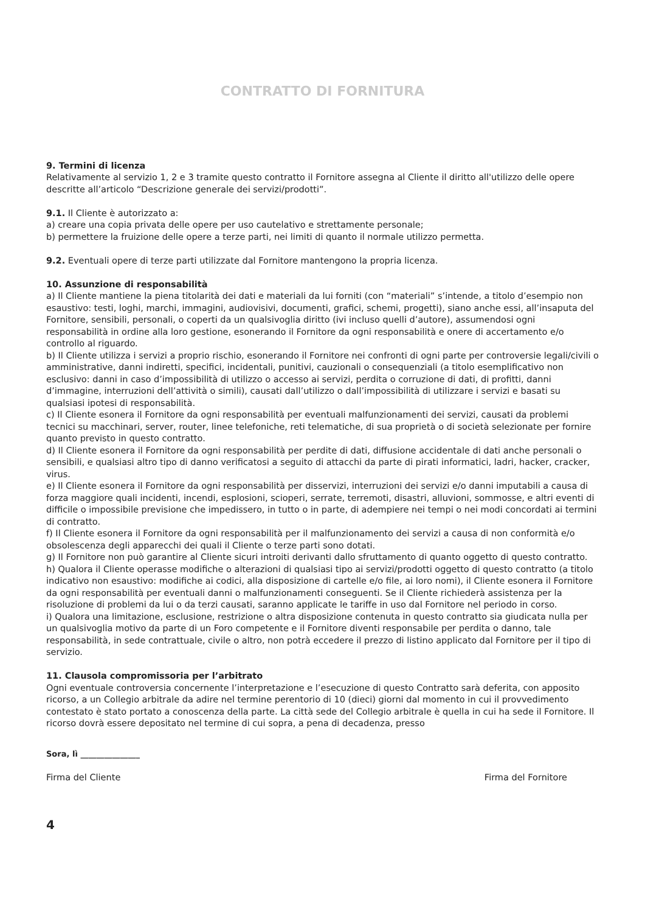CONTRATTO DI FORNITURA
9. Termini di licenza
Relativamente al servizio 1, 2 e 3 tramite questo contratto il Fornitore assegna al Cliente il diritto all'utilizzo delle opere descritte all’articolo “Descrizione generale dei servizi/prodotti”.
9.1. Il Cliente è autorizzato a:
a) creare una copia privata delle opere per uso cautelativo e strettamente personale;
b) permettere la fruizione delle opere a terze parti, nei limiti di quanto il normale utilizzo permetta.
9.2. Eventuali opere di terze parti utilizzate dal Fornitore mantengono la propria licenza.
10. Assunzione di responsabilità
a) Il Cliente mantiene la piena titolarità dei dati e materiali da lui forniti (con “materiali” s’intende, a titolo d’esempio non esaustivo: testi, loghi, marchi, immagini, audiovisivi, documenti, grafici, schemi, progetti), siano anche essi, all’insaputa del Fornitore, sensibili, personali, o coperti da un qualsivoglia diritto (ivi incluso quelli d’autore), assumendosi ogni responsabilità in ordine alla loro gestione, esonerando il Fornitore da ogni responsabilità e onere di accertamento e/o controllo al riguardo.
b) Il Cliente utilizza i servizi a proprio rischio, esonerando il Fornitore nei confronti di ogni parte per controversie legali/civili o amministrative, danni indiretti, specifici, incidentali, punitivi, cauzionali o consequenziali (a titolo esemplificativo non esclusivo: danni in caso d’impossibilità di utilizzo o accesso ai servizi, perdita o corruzione di dati, di profitti, danni d’immagine, interruzioni dell’attività o simili), causati dall’utilizzo o dall’impossibilità di utilizzare i servizi e basati su qualsiasi ipotesi di responsabilità.
c) Il Cliente esonera il Fornitore da ogni responsabilità per eventuali malfunzionamenti dei servizi, causati da problemi tecnici su macchinari, server, router, linee telefoniche, reti telematiche, di sua proprietà o di società selezionate per fornire quanto previsto in questo contratto.
d) Il Cliente esonera il Fornitore da ogni responsabilità per perdite di dati, diffusione accidentale di dati anche personali o sensibili, e qualsiasi altro tipo di danno verificatosi a seguito di attacchi da parte di pirati informatici, ladri, hacker, cracker, virus.
e) Il Cliente esonera il Fornitore da ogni responsabilità per disservizi, interruzioni dei servizi e/o danni imputabili a causa di forza maggiore quali incidenti, incendi, esplosioni, scioperi, serrate, terremoti, disastri, alluvioni, sommosse, e altri eventi di difficile o impossibile previsione che impedissero, in tutto o in parte, di adempiere nei tempi o nei modi concordati ai termini di contratto.
f) Il Cliente esonera il Fornitore da ogni responsabilità per il malfunzionamento dei servizi a causa di non conformità e/o obsolescenza degli apparecchi dei quali il Cliente o terze parti sono dotati.
g) Il Fornitore non può garantire al Cliente sicuri introiti derivanti dallo sfruttamento di quanto oggetto di questo contratto.
h) Qualora il Cliente operasse modifiche o alterazioni di qualsiasi tipo ai servizi/prodotti oggetto di questo contratto (a titolo indicativo non esaustivo: modifiche ai codici, alla disposizione di cartelle e/o file, ai loro nomi), il Cliente esonera il Fornitore da ogni responsabilità per eventuali danni o malfunzionamenti conseguenti. Se il Cliente richiederà assistenza per la risoluzione di problemi da lui o da terzi causati, saranno applicate le tariffe in uso dal Fornitore nel periodo in corso.
i) Qualora una limitazione, esclusione, restrizione o altra disposizione contenuta in questo contratto sia giudicata nulla per un qualsivoglia motivo da parte di un Foro competente e il Fornitore diventi responsabile per perdita o danno, tale responsabilità, in sede contrattuale, civile o altro, non potrà eccedere il prezzo di listino applicato dal Fornitore per il tipo di servizio.
11. Clausola compromissoria per l’arbitrato
Ogni eventuale controversia concernente l’interpretazione e l’esecuzione di questo Contratto sarà deferita, con apposito ricorso, a un Collegio arbitrale da adire nel termine perentorio di 10 (dieci) giorni dal momento in cui il provvedimento contestato è stato portato a conoscenza della parte. La città sede del Collegio arbitrale è quella in cui ha sede il Fornitore. Il ricorso dovrà essere depositato nel termine di cui sopra, a pena di decadenza, presso
Sora, lì _______________
Firma del Cliente Firma del Fornitore
4